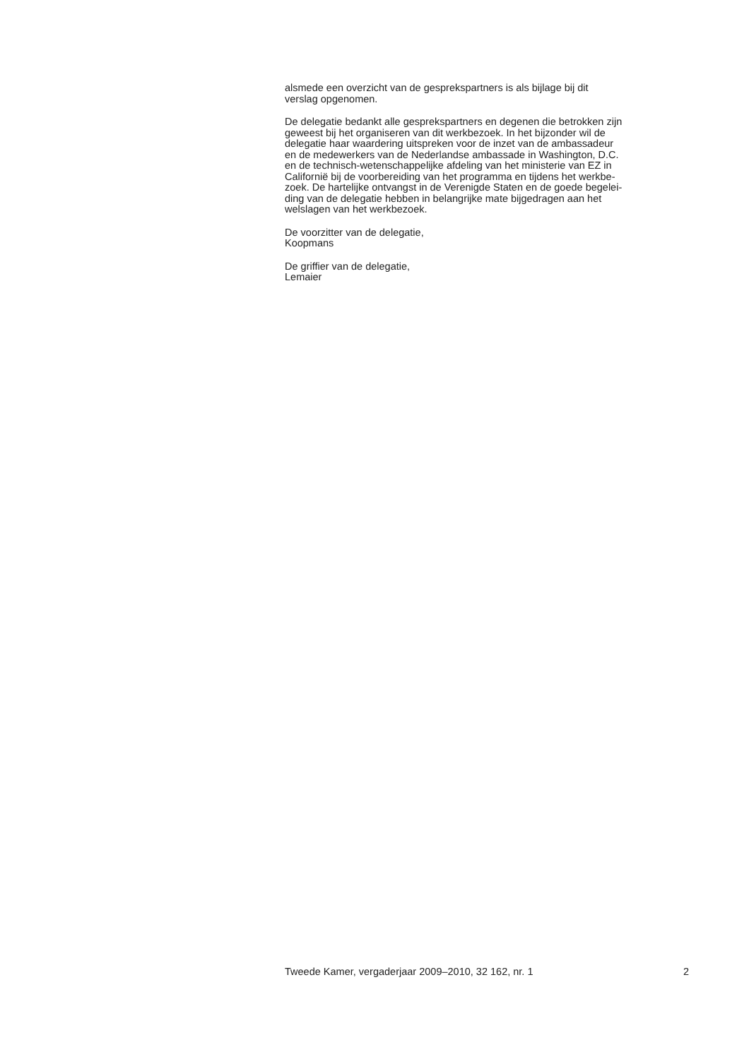alsmede een overzicht van de gesprekspartners is als bijlage bij dit
verslag opgenomen.
De delegatie bedankt alle gesprekspartners en degenen die betrokken zijn
geweest bij het organiseren van dit werkbezoek. In het bijzonder wil de
delegatie haar waardering uitspreken voor de inzet van de ambassadeur
en de medewerkers van de Nederlandse ambassade in Washington, D.C.
en de technisch-wetenschappelijke afdeling van het ministerie van EZ in
Californië bij de voorbereiding van het programma en tijdens het werkbe-
zoek. De hartelijke ontvangst in de Verenigde Staten en de goede begelei-
ding van de delegatie hebben in belangrijke mate bijgedragen aan het
welslagen van het werkbezoek.
De voorzitter van de delegatie,
Koopmans
De griffier van de delegatie,
Lemaier
Tweede Kamer, vergaderjaar 2009–2010, 32 162, nr. 1 2